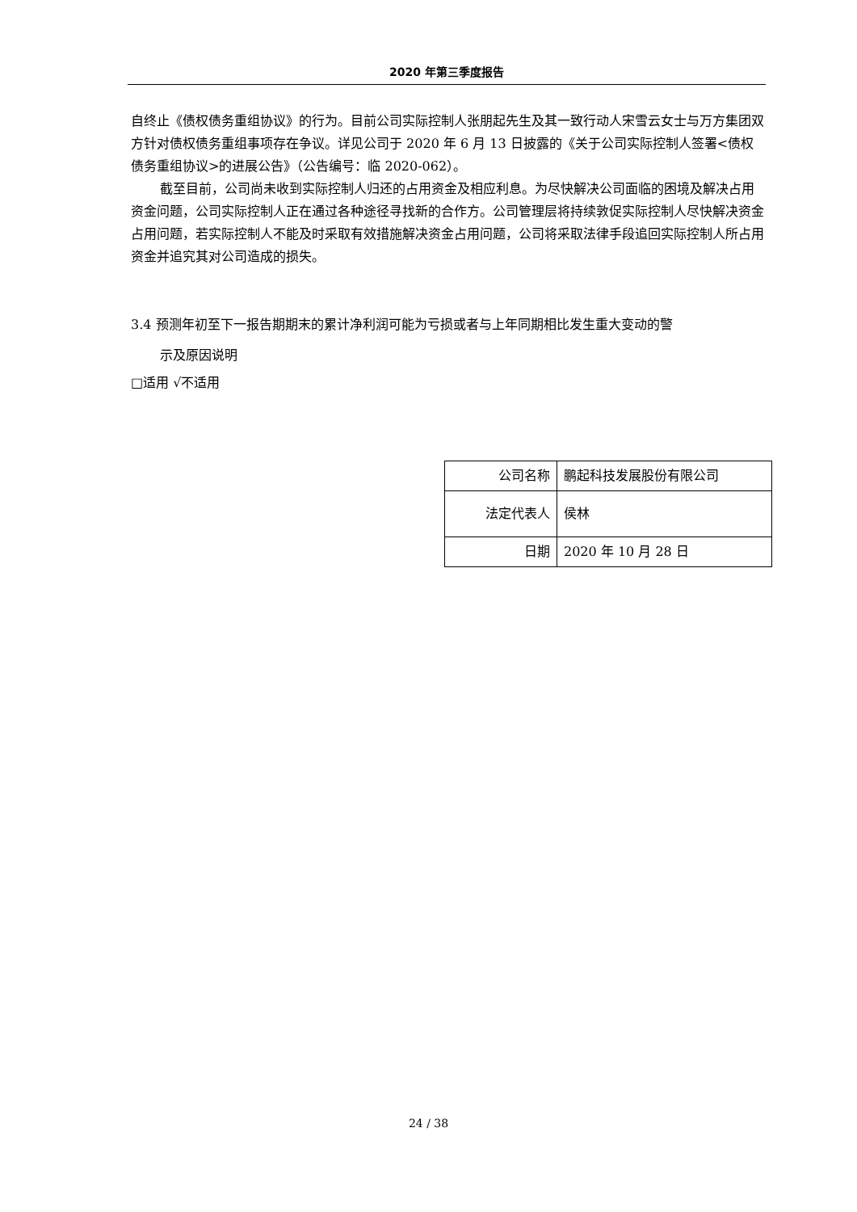2020 年第三季度报告
自终止《债权债务重组协议》的行为。目前公司实际控制人张朋起先生及其一致行动人宋雪云女士与万方集团双方针对债权债务重组事项存在争议。详见公司于 2020 年 6 月 13 日披露的《关于公司实际控制人签署<债权债务重组协议>的进展公告》（公告编号：临 2020-062）。
截至目前，公司尚未收到实际控制人归还的占用资金及相应利息。为尽快解决公司面临的困境及解决占用资金问题，公司实际控制人正在通过各种途径寻找新的合作方。公司管理层将持续敦促实际控制人尽快解决资金占用问题，若实际控制人不能及时采取有效措施解决资金占用问题，公司将采取法律手段追回实际控制人所占用资金并追究其对公司造成的损失。
3.4 预测年初至下一报告期期末的累计净利润可能为亏损或者与上年同期相比发生重大变动的警
示及原因说明
□适用 √不适用
| 公司名称 | 鹏起科技发展股份有限公司 |
| 法定代表人 | 侯林 |
| 日期 | 2020 年 10 月 28 日 |
24 / 38